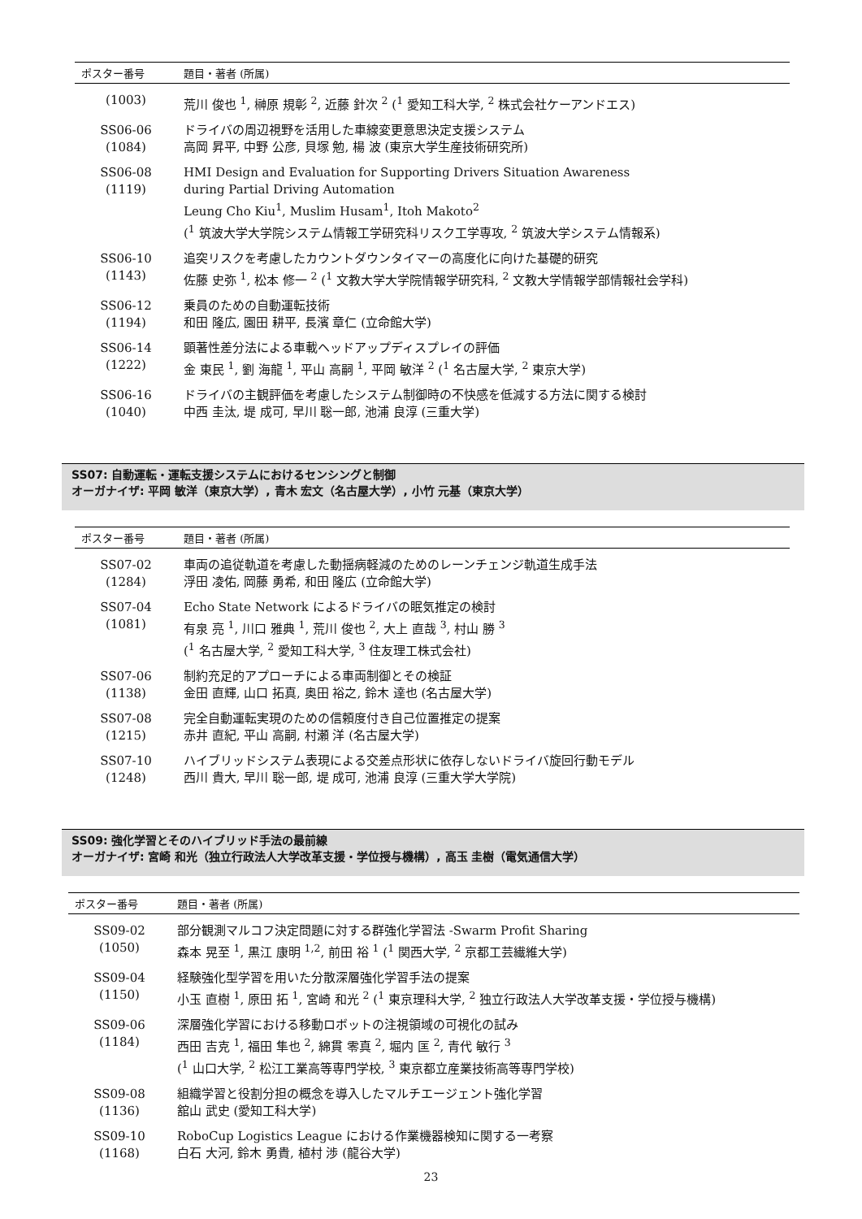| ポスター番号 | 題目・著者 (所属) |
| --- | --- |
| (1003) | 荒川 俊也 <sup>1</sup>, 榊原 規彰 <sup>2</sup>, 近藤 針次 <sup>2</sup> (<sup>1</sup> 愛知工科大学, <sup>2</sup> 株式会社ケーアンドエス) |
| SS06-06 (1084) | ドライバの周辺視野を活用した車線変更意思決定支援システム 高岡 昇平, 中野 公彦, 貝塚 勉, 楊 波 (東京大学生産技術研究所) |
| SS06-08 (1119) | HMI Design and Evaluation for Supporting Drivers Situation Awareness during Partial Driving Automation Leung Cho Kiu<sup>1</sup>, Muslim Husam<sup>1</sup>, Itoh Makoto<sup>2</sup> (<sup>1</sup> 筑波大学大学院システム情報工学研究科リスク工学専攻, <sup>2</sup> 筑波大学システム情報系) |
| SS06-10 (1143) | 追突リスクを考慮したカウントダウンタイマーの高度化に向けた基礎的研究 佐藤 史弥 <sup>1</sup>, 松本 修一 <sup>2</sup> (<sup>1</sup> 文教大学大学院情報学研究科, <sup>2</sup> 文教大学情報学部情報社会学科) |
| SS06-12 (1194) | 乗員のための自動運転技術 和田 隆広, 園田 耕平, 長濱 章仁 (立命館大学) |
| SS06-14 (1222) | 顕著性差分法による車載ヘッドアップディスプレイの評価 金 東民 <sup>1</sup>, 劉 海龍 <sup>1</sup>, 平山 高嗣 <sup>1</sup>, 平岡 敏洋 <sup>2</sup> (<sup>1</sup> 名古屋大学, <sup>2</sup> 東京大学) |
| SS06-16 (1040) | ドライバの主観評価を考慮したシステム制御時の不快感を低減する方法に関する検討 中西 圭汰, 堤 成可, 早川 聡一郎, 池浦 良淳 (三重大学) |
SS07: 自動運転・運転支援システムにおけるセンシングと制御
オーガナイザ: 平岡 敏洋（東京大学）, 青木 宏文（名古屋大学）, 小竹 元基（東京大学）
| ポスター番号 | 題目・著者 (所属) |
| --- | --- |
| SS07-02 (1284) | 車両の追従軌道を考慮した動揺病軽減のためのレーンチェンジ軌道生成手法 浮田 凌佑, 岡藤 勇希, 和田 隆広 (立命館大学) |
| SS07-04 (1081) | Echo State Network によるドライバの眠気推定の検討 有泉 亮 <sup>1</sup>, 川口 雅典 <sup>1</sup>, 荒川 俊也 <sup>2</sup>, 大上 直哉 <sup>3</sup>, 村山 勝 <sup>3</sup> (<sup>1</sup> 名古屋大学, <sup>2</sup> 愛知工科大学, <sup>3</sup> 住友理工株式会社) |
| SS07-06 (1138) | 制約充足的アプローチによる車両制御とその検証 金田 直輝, 山口 拓真, 奥田 裕之, 鈴木 達也 (名古屋大学) |
| SS07-08 (1215) | 完全自動運転実現のための信頼度付き自己位置推定の提案 赤井 直紀, 平山 高嗣, 村瀬 洋 (名古屋大学) |
| SS07-10 (1248) | ハイブリッドシステム表現による交差点形状に依存しないドライバ旋回行動モデル 西川 貴大, 早川 聡一郎, 堤 成可, 池浦 良淳 (三重大学大学院) |
SS09: 強化学習とそのハイブリッド手法の最前線
オーガナイザ: 宮崎 和光（独立行政法人大学改革支援・学位授与機構）, 高玉 圭樹（電気通信大学）
| ポスター番号 | 題目・著者 (所属) |
| --- | --- |
| SS09-02 (1050) | 部分観測マルコフ決定問題に対する群強化学習法 -Swarm Profit Sharing 森本 晃至 <sup>1</sup>, 黒江 康明 <sup>1,2</sup>, 前田 裕 <sup>1</sup> (<sup>1</sup> 関西大学, <sup>2</sup> 京都工芸繊維大学) |
| SS09-04 (1150) | 経験強化型学習を用いた分散深層強化学習手法の提案 小玉 直樹 <sup>1</sup>, 原田 拓 <sup>1</sup>, 宮崎 和光 <sup>2</sup> (<sup>1</sup> 東京理科大学, <sup>2</sup> 独立行政法人大学改革支援・学位授与機構) |
| SS09-06 (1184) | 深層強化学習における移動ロボットの注視領域の可視化の試み 西田 吉克 <sup>1</sup>, 福田 隼也 <sup>2</sup>, 綿貫 零真 <sup>2</sup>, 堀内 匡 <sup>2</sup>, 青代 敏行 <sup>3</sup> (<sup>1</sup> 山口大学, <sup>2</sup> 松江工業高等専門学校, <sup>3</sup> 東京都立産業技術高等専門学校) |
| SS09-08 (1136) | 組織学習と役割分担の概念を導入したマルチエージェント強化学習 舘山 武史 (愛知工科大学) |
| SS09-10 (1168) | RoboCup Logistics League における作業機器検知に関する一考察 白石 大河, 鈴木 勇貴, 植村 渉 (龍谷大学) |
23